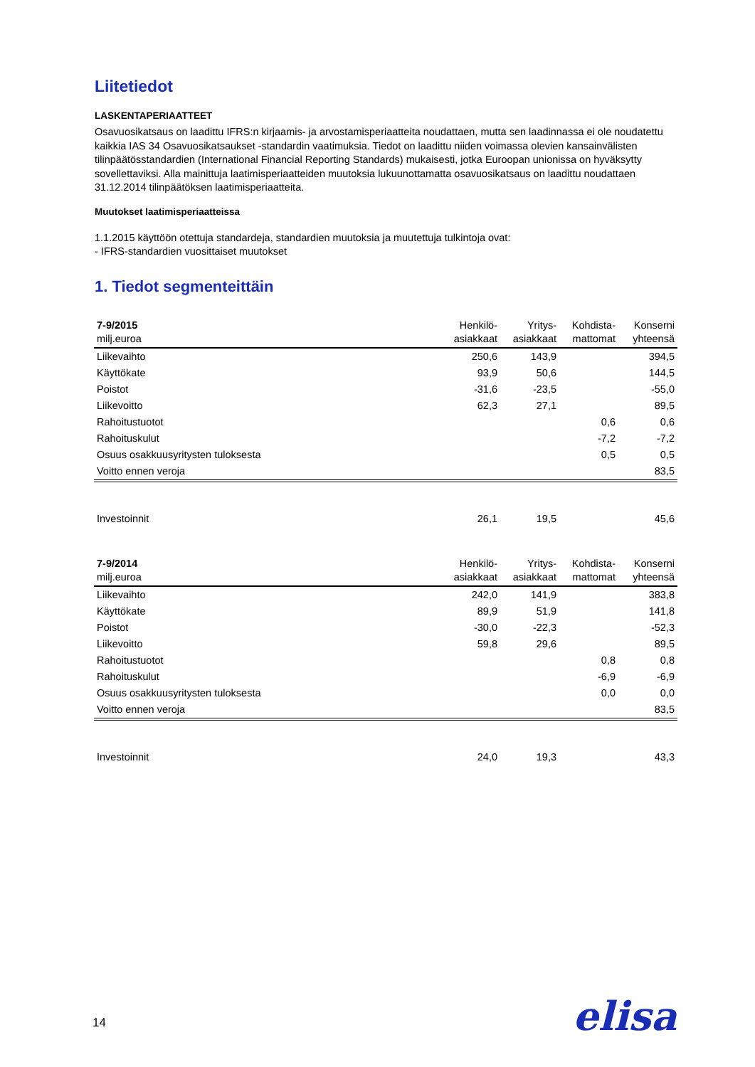Liitetiedot
LASKENTAPERIAATTEET
Osavuosikatsaus on laadittu IFRS:n kirjaamis- ja arvostamisperiaatteita noudattaen, mutta sen laadinnassa ei ole noudatettu kaikkia IAS 34 Osavuosikatsaukset -standardin vaatimuksia. Tiedot on laadittu niiden voimassa olevien kansainvälisten tilinpäätösstandardien (International Financial Reporting Standards) mukaisesti, jotka Euroopan unionissa on hyväksytty sovellettaviksi. Alla mainittuja laatimisperiaatteiden muutoksia lukuunottamatta osavuosikatsaus on laadittu noudattaen 31.12.2014 tilinpäätöksen laatimisperiaatteita.
Muutokset laatimisperiaatteissa
1.1.2015 käyttöön otettuja standardeja, standardien muutoksia ja muutettuja tulkintoja ovat:
- IFRS-standardien vuosittaiset muutokset
1. Tiedot segmenteittäin
| 7-9/2015 milj.euroa | Henkilö- asiakkaat | Yritys- asiakkaat | Kohdista- mattomat | Konserni yhteensä |
| --- | --- | --- | --- | --- |
| Liikevaihto | 250,6 | 143,9 | | 394,5 |
| Käyttökate | 93,9 | 50,6 | | 144,5 |
| Poistot | -31,6 | -23,5 | | -55,0 |
| Liikevoitto | 62,3 | 27,1 | | 89,5 |
| Rahoitustuotot | | | 0,6 | 0,6 |
| Rahoituskulut | | | -7,2 | -7,2 |
| Osuus osakkuusyritysten tuloksesta | | | 0,5 | 0,5 |
| Voitto ennen veroja | | | | 83,5 |
| Investoinnit | 26,1 | 19,5 | | 45,6 |
| 7-9/2014 milj.euroa | Henkilö- asiakkaat | Yritys- asiakkaat | Kohdista- mattomat | Konserni yhteensä |
| Liikevaihto | 242,0 | 141,9 | | 383,8 |
| Käyttökate | 89,9 | 51,9 | | 141,8 |
| Poistot | -30,0 | -22,3 | | -52,3 |
| Liikevoitto | 59,8 | 29,6 | | 89,5 |
| Rahoitustuotot | | | 0,8 | 0,8 |
| Rahoituskulut | | | -6,9 | -6,9 |
| Osuus osakkuusyritysten tuloksesta | | | 0,0 | 0,0 |
| Voitto ennen veroja | | | | 83,5 |
| Investoinnit | 24,0 | 19,3 | | 43,3 |
14 elisa